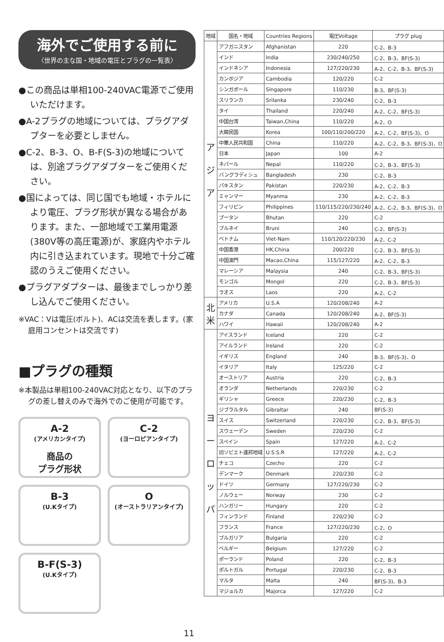海外でご使用する前に
〈世界の主な国・地域の電圧とプラグの一覧表〉
●この商品は単相100-240VAC電源でご使用いただけます。
●A-2プラグの地域については、プラグアダプターを必要としません。
●C-2、B-3、O、B-F(S-3)の地域については、別途プラグアダプターをご使用ください。
●国によっては、同じ国でも地域・ホテルにより電圧、プラグ形状が異なる場合があります。また、一部地域で工業用電源(380V等の高圧電源)が、家庭内やホテル内に引き込まれています。現地で十分ご確認のうえご使用ください。
●プラグアダプターは、最後までしっかり差し込んでご使用ください。
※VAC：Vは電圧(ボルト)、ACは交流を表します。(家庭用コンセントは交流です)
■プラグの種類
※本製品は単相100-240VAC対応となり、以下のプラグの差し替えのみで海外でのご使用が可能です。
A-2
(アメリカンタイプ)
商品の
プラグ形状
C-2
(ヨーロピアンタイプ)
B-3
(U.Kタイプ)
O
(オーストラリアンタイプ)
B-F(S-3)
(U.Kタイプ)
| 地域 | 国名・地域 | Countries Regions | 電圧Voltage | プラグ plug |
| --- | --- | --- | --- | --- |
| ア ジ ア | アフガニスタン | Afghanistan | 220 | C-2、B-3 |
| | インド | India | 230/240/250 | C-2、B-3、BF(S-3) |
| | インドネシア | Indonesia | 127/220/230 | A-2、C-2、B-3、BF(S-3) |
| | カンボジア | Cambodia | 120/220 | C-2 |
| | シンガポール | Singapore | 110/230 | B-3、BF(S-3) |
| | スリランカ | Srilanka | 230/240 | C-2、B-3 |
| | タイ | Thailand | 220/240 | A-2、C-2、BF(S-3) |
| | 中国台湾 | Taiwan,China | 110/220 | A-2、O |
| | 大韓民国 | Korea | 100/110/200/220 | A-2、C-2、BF(S-3)、O |
| | 中華人民共和国 | China | 110/220 | A-2、C-2、B-3、BF(S-3)、O |
| | 日本 | Japan | 100 | A-2 |
| | ネパール | Nepal | 110/220 | C-2、B-3、BF(S-3) |
| | バングラディシュ | Bangladesh | 230 | C-2、B-3 |
| | パキスタン | Pakistan | 220/230 | A-2、C-2、B-3 |
| | ミャンマー | Myanma | 230 | A-2、C-2、B-3 |
| | フィリピン | Philippines | 110/115/220/230/240 | A-2、C-2、B-3、BF(S-3)、O |
| | ブータン | Bhutan | 220 | C-2 |
| | ブルネイ | Bruni | 240 | C-2、BF(S-3) |
| | ベトナム | Viet-Nam | 110/120/220/230 | A-2、C-2 |
| | 中国香港 | HK,China | 200/220 | C-2、B-3、BF(S-3) |
| | 中国澳門 | Macao,China | 115/127/220 | A-2、C-2、B-3 |
| | マレーシア | Malaysia | 240 | C-2、B-3、BF(S-3) |
| | モンゴル | Mongol | 220 | C-2、B-3、BF(S-3) |
| | ラオス | Laos | 220 | A-2、C-2 |
| 北 米 | アメリカ | U.S.A | 120/208/240 | A-2 |
| | カナダ | Canada | 120/208/240 | A-2、BF(S-3) |
| | ハワイ | Hawaii | 120/208/240 | A-2 |
| ヨ ー ロ ッ パ | アイスランド | Iceland | 220 | C-2 |
| | アイルランド | Ireland | 220 | C-2 |
| | イギリス | England | 240 | B-3、BF(S-3)、O |
| | イタリア | Italy | 125/220 | C-2 |
| | オーストリア | Austria | 220 | C-2、B-3 |
| | オランダ | Netherlands | 220/230 | C-2 |
| | ギリシャ | Greece | 220/230 | C-2、B-3 |
| | ジブラルタル | Gibraltar | 240 | BF(S-3) |
| | スイス | Switzerland | 220/230 | C-2、B-3、BF(S-3) |
| | スウェーデン | Sweden | 220/230 | C-2 |
| | スペイン | Spain | 127/220 | A-2、C-2 |
| | 旧ソビエト連邦地域 | U.S.S.R | 127/220 | A-2、C-2 |
| | チェコ | Czecho | 220 | C-2 |
| | デンマーク | Denmark | 220/230 | C-2 |
| | ドイツ | Germany | 127/220/230 | C-2 |
| | ノルウェー | Norway | 230 | C-2 |
| | ハンガリー | Hungary | 220 | C-2 |
| | フィンランド | Finland | 220/230 | C-2 |
| | フランス | France | 127/220/230 | C-2、O |
| | ブルガリア | Bulgaria | 220 | C-2 |
| | ベルギー | Belgium | 127/220 | C-2 |
| | ポーランド | Poland | 220 | C-2、B-3 |
| | ポルトガル | Portugal | 220/230 | C-2、B-3 |
| | マルタ | Malta | 240 | BF(S-3)、B-3 |
| | マジョルカ | Majorca | 127/220 | C-2 |
11